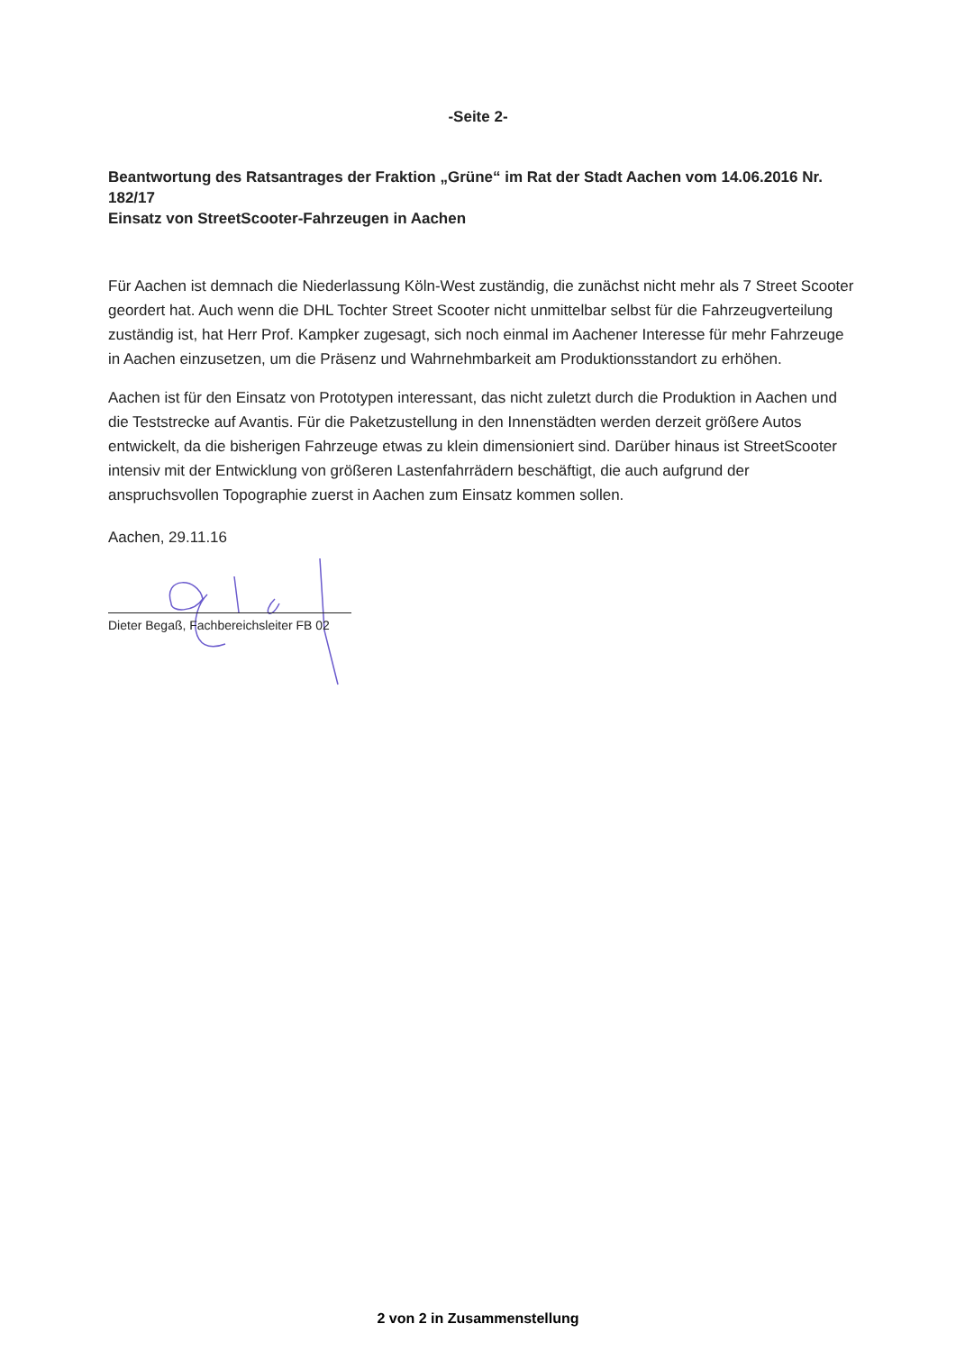-Seite 2-
Beantwortung des Ratsantrages der Fraktion „Grüne“ im Rat der Stadt Aachen vom 14.06.2016 Nr. 182/17
Einsatz von StreetScooter-Fahrzeugen in Aachen
Für Aachen ist demnach die Niederlassung Köln-West zuständig, die zunächst nicht mehr als 7 Street Scooter geordert hat. Auch wenn die DHL Tochter Street Scooter nicht unmittelbar selbst für die Fahrzeugverteilung zuständig ist, hat Herr Prof. Kampker zugesagt, sich noch einmal im Aachener Interesse für mehr Fahrzeuge in Aachen einzusetzen, um die Präsenz und Wahrnehmbarkeit am Produktionsstandort zu erhöhen.
Aachen ist für den Einsatz von Prototypen interessant, das nicht zuletzt durch die Produktion in Aachen und die Teststrecke auf Avantis. Für die Paketzustellung in den Innenstädten werden derzeit größere Autos entwickelt, da die bisherigen Fahrzeuge etwas zu klein dimensioniert sind. Darüber hinaus ist StreetScooter intensiv mit der Entwicklung von größeren Lastenfahrrädern beschäftigt, die auch aufgrund der anspruchsvollen Topographie zuerst in Aachen zum Einsatz kommen sollen.
Aachen, 29.11.16
Dieter Begaß, Fachbereichsleiter FB 02
2 von 2 in Zusammenstellung